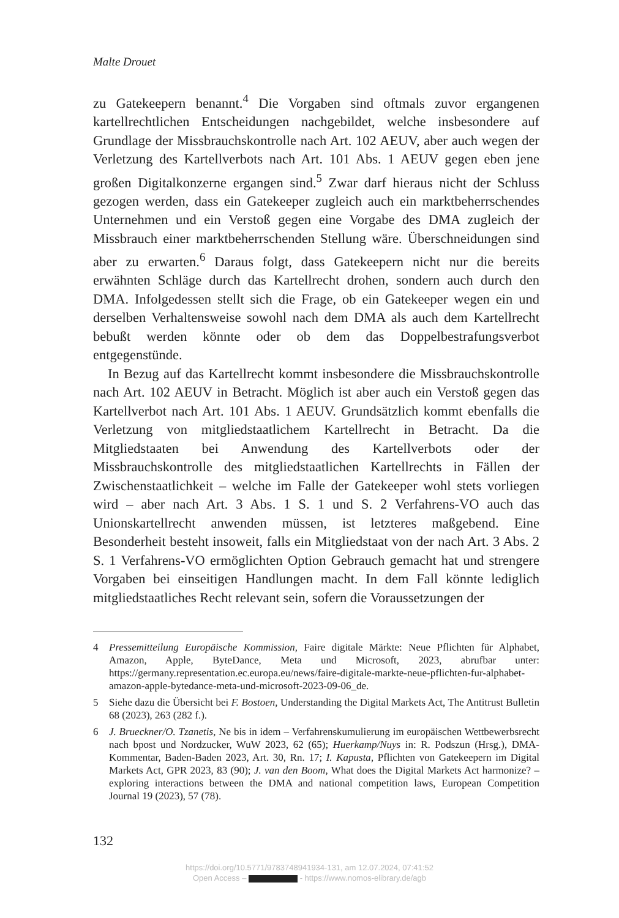Malte Drouet
zu Gatekeepern benannt.<sup>4</sup> Die Vorgaben sind oftmals zuvor ergangenen kartellrechtlichen Entscheidungen nachgebildet, welche insbesondere auf Grundlage der Missbrauchskontrolle nach Art. 102 AEUV, aber auch wegen der Verletzung des Kartellverbots nach Art. 101 Abs. 1 AEUV gegen eben jene großen Digitalkonzerne ergangen sind.<sup>5</sup> Zwar darf hieraus nicht der Schluss gezogen werden, dass ein Gatekeeper zugleich auch ein marktbeherrschendes Unternehmen und ein Verstoß gegen eine Vorgabe des DMA zugleich der Missbrauch einer marktbeherrschenden Stellung wäre. Überschneidungen sind aber zu erwarten.<sup>6</sup> Daraus folgt, dass Gatekeepern nicht nur die bereits erwähnten Schläge durch das Kartellrecht drohen, sondern auch durch den DMA. Infolgedessen stellt sich die Frage, ob ein Gatekeeper wegen ein und derselben Verhaltensweise sowohl nach dem DMA als auch dem Kartellrecht bebußt werden könnte oder ob dem das Doppelbestrafungsverbot entgegenstünde.
In Bezug auf das Kartellrecht kommt insbesondere die Missbrauchskontrolle nach Art. 102 AEUV in Betracht. Möglich ist aber auch ein Verstoß gegen das Kartellverbot nach Art. 101 Abs. 1 AEUV. Grundsätzlich kommt ebenfalls die Verletzung von mitgliedstaatlichem Kartellrecht in Betracht. Da die Mitgliedstaaten bei Anwendung des Kartellverbots oder der Missbrauchskontrolle des mitgliedstaatlichen Kartellrechts in Fällen der Zwischenstaatlichkeit – welche im Falle der Gatekeeper wohl stets vorliegen wird – aber nach Art. 3 Abs. 1 S. 1 und S. 2 Verfahrens-VO auch das Unionskartellrecht anwenden müssen, ist letzteres maßgebend. Eine Besonderheit besteht insoweit, falls ein Mitgliedstaat von der nach Art. 3 Abs. 2 S. 1 Verfahrens-VO ermöglichten Option Gebrauch gemacht hat und strengere Vorgaben bei einseitigen Handlungen macht. In dem Fall könnte lediglich mitgliedstaatliches Recht relevant sein, sofern die Voraussetzungen der
4 Pressemitteilung Europäische Kommission, Faire digitale Märkte: Neue Pflichten für Alphabet, Amazon, Apple, ByteDance, Meta und Microsoft, 2023, abrufbar unter: https://germany.representation.ec.europa.eu/news/faire-digitale-markte-neue-pflichten-fur-alphabet-amazon-apple-bytedance-meta-und-microsoft-2023-09-06_de.
5 Siehe dazu die Übersicht bei F. Bostoen, Understanding the Digital Markets Act, The Antitrust Bulletin 68 (2023), 263 (282 f.).
6 J. Brueckner/O. Tzanetis, Ne bis in idem – Verfahrenskumulierung im europäischen Wettbewerbsrecht nach bpost und Nordzucker, WuW 2023, 62 (65); Huerkamp/Nuys in: R. Podszun (Hrsg.), DMA-Kommentar, Baden-Baden 2023, Art. 30, Rn. 17; I. Kapusta, Pflichten von Gatekeepern im Digital Markets Act, GPR 2023, 83 (90); J. van den Boom, What does the Digital Markets Act harmonize? – exploring interactions between the DMA and national competition laws, European Competition Journal 19 (2023), 57 (78).
132
https://doi.org/10.5771/9783748941934-131, am 12.07.2024, 07:41:52
Open Access – - https://www.nomos-elibrary.de/agb